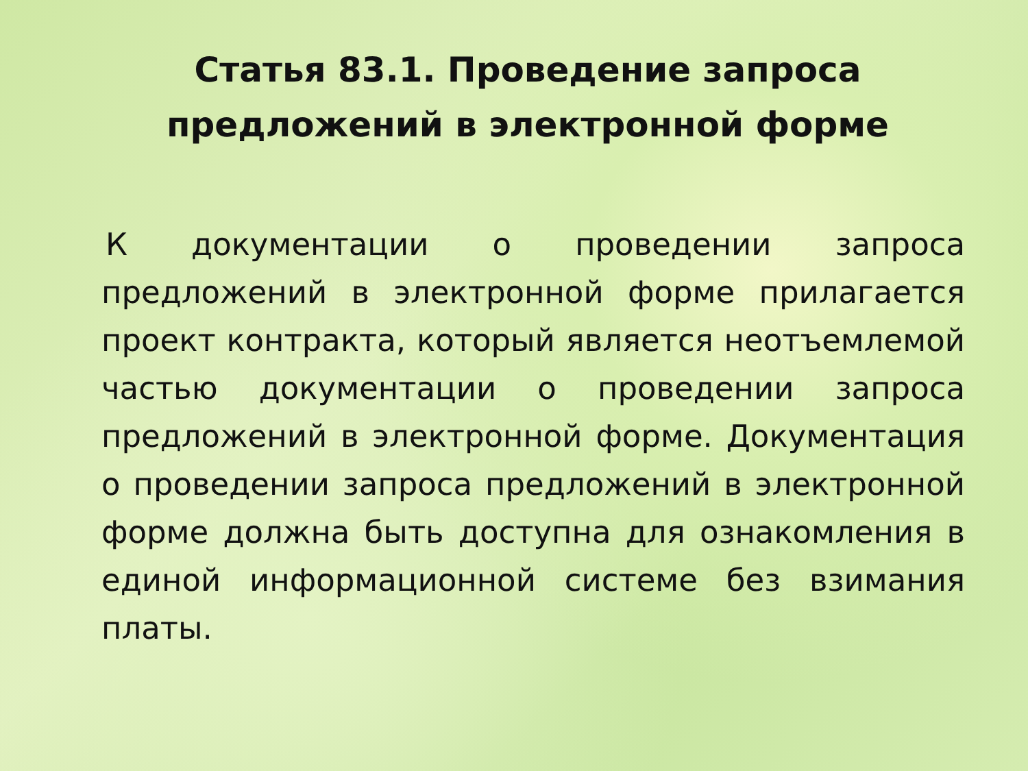Статья 83.1. Проведение запроса
предложений в электронной форме
К документации о проведении запроса предложений в электронной форме прилагается проект контракта, который является неотъемлемой частью документации о проведении запроса предложений в электронной форме. Документация о проведении запроса предложений в электронной форме должна быть доступна для ознакомления в единой информационной системе без взимания платы.